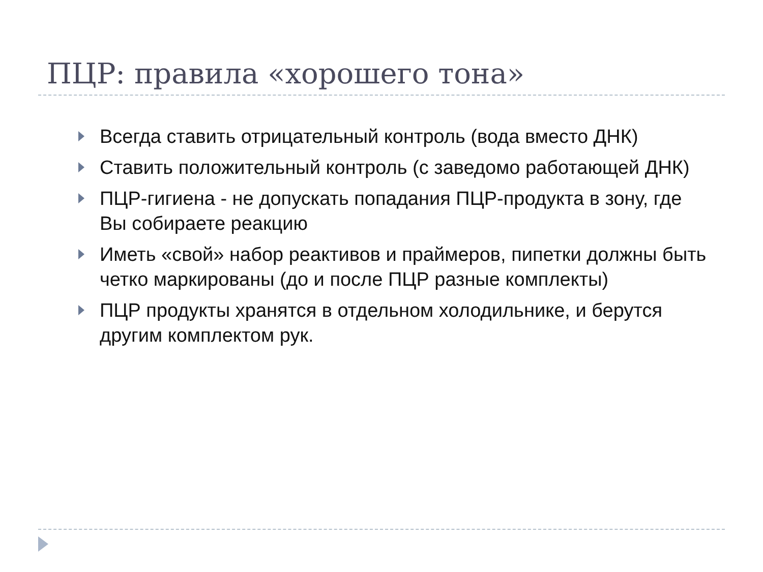ПЦР: правила «хорошего тона»
Всегда ставить отрицательный контроль (вода вместо ДНК)
Ставить положительный контроль (с заведомо работающей ДНК)
ПЦР-гигиена - не допускать попадания ПЦР-продукта в зону, где Вы собираете реакцию
Иметь «свой» набор реактивов и праймеров, пипетки должны быть четко маркированы (до и после ПЦР разные комплекты)
ПЦР продукты хранятся в отдельном холодильнике, и берутся другим комплектом рук.